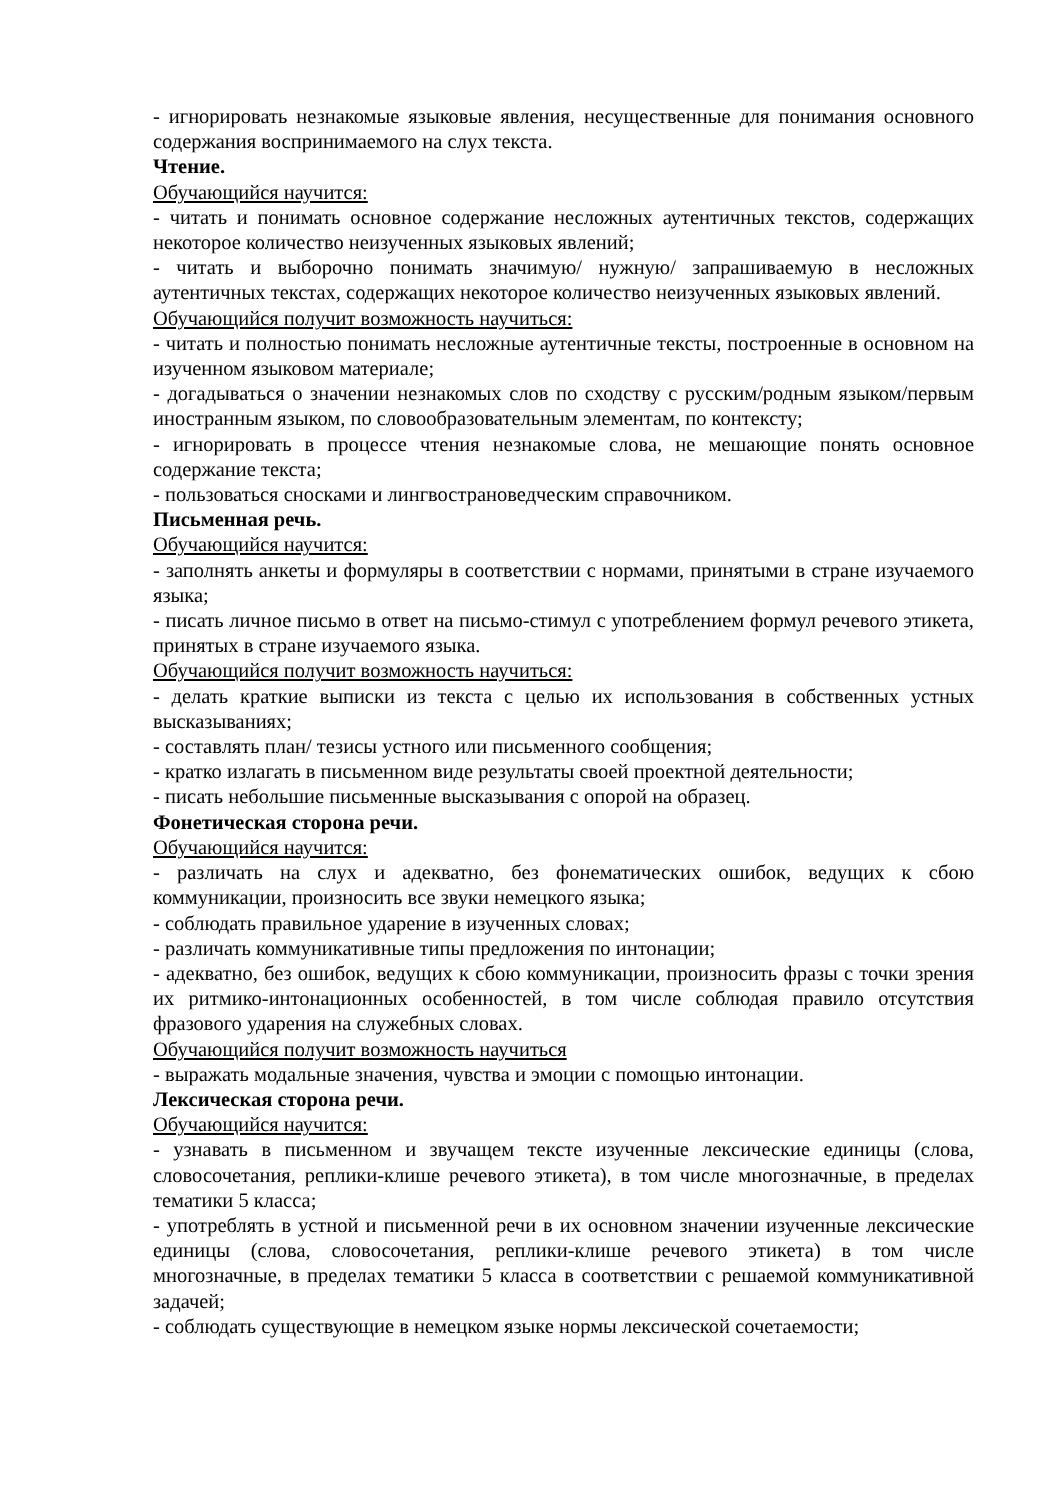- игнорировать незнакомые языковые явления, несущественные для понимания основного содержания воспринимаемого на слух текста.
Чтение.
Обучающийся научится:
- читать и понимать основное содержание несложных аутентичных текстов, содержащих некоторое количество неизученных языковых явлений;
- читать и выборочно понимать значимую/ нужную/ запрашиваемую в несложных аутентичных текстах, содержащих некоторое количество неизученных языковых явлений.
Обучающийся получит возможность научиться:
- читать и полностью понимать несложные аутентичные тексты, построенные в основном на изученном языковом материале;
- догадываться о значении незнакомых слов по сходству с русским/родным языком/первым иностранным языком, по словообразовательным элементам, по контексту;
- игнорировать в процессе чтения незнакомые слова, не мешающие понять основное содержание текста;
- пользоваться сносками и лингвострановедческим справочником.
Письменная речь.
Обучающийся научится:
- заполнять анкеты и формуляры в соответствии с нормами, принятыми в стране изучаемого языка;
- писать личное письмо в ответ на письмо-стимул с употреблением формул речевого этикета, принятых в стране изучаемого языка.
Обучающийся получит возможность научиться:
- делать краткие выписки из текста с целью их использования в собственных устных высказываниях;
- составлять план/ тезисы устного или письменного сообщения;
- кратко излагать в письменном виде результаты своей проектной деятельности;
- писать небольшие письменные высказывания с опорой на образец.
Фонетическая сторона речи.
Обучающийся научится:
- различать на слух и адекватно, без фонематических ошибок, ведущих к сбою коммуникации, произносить все звуки немецкого языка;
- соблюдать правильное ударение в изученных словах;
- различать коммуникативные типы предложения по интонации;
- адекватно, без ошибок, ведущих к сбою коммуникации, произносить фразы с точки зрения их ритмико-интонационных особенностей, в том числе соблюдая правило отсутствия фразового ударения на служебных словах.
Обучающийся получит возможность научиться
- выражать модальные значения, чувства и эмоции с помощью интонации.
Лексическая сторона речи.
Обучающийся научится:
- узнавать в письменном и звучащем тексте изученные лексические единицы (слова, словосочетания, реплики-клише речевого этикета), в том числе многозначные, в пределах тематики 5 класса;
- употреблять в устной и письменной речи в их основном значении изученные лексические единицы (слова, словосочетания, реплики-клише речевого этикета) в том числе многозначные, в пределах тематики 5 класса в соответствии с решаемой коммуникативной задачей;
- соблюдать существующие в немецком языке нормы лексической сочетаемости;